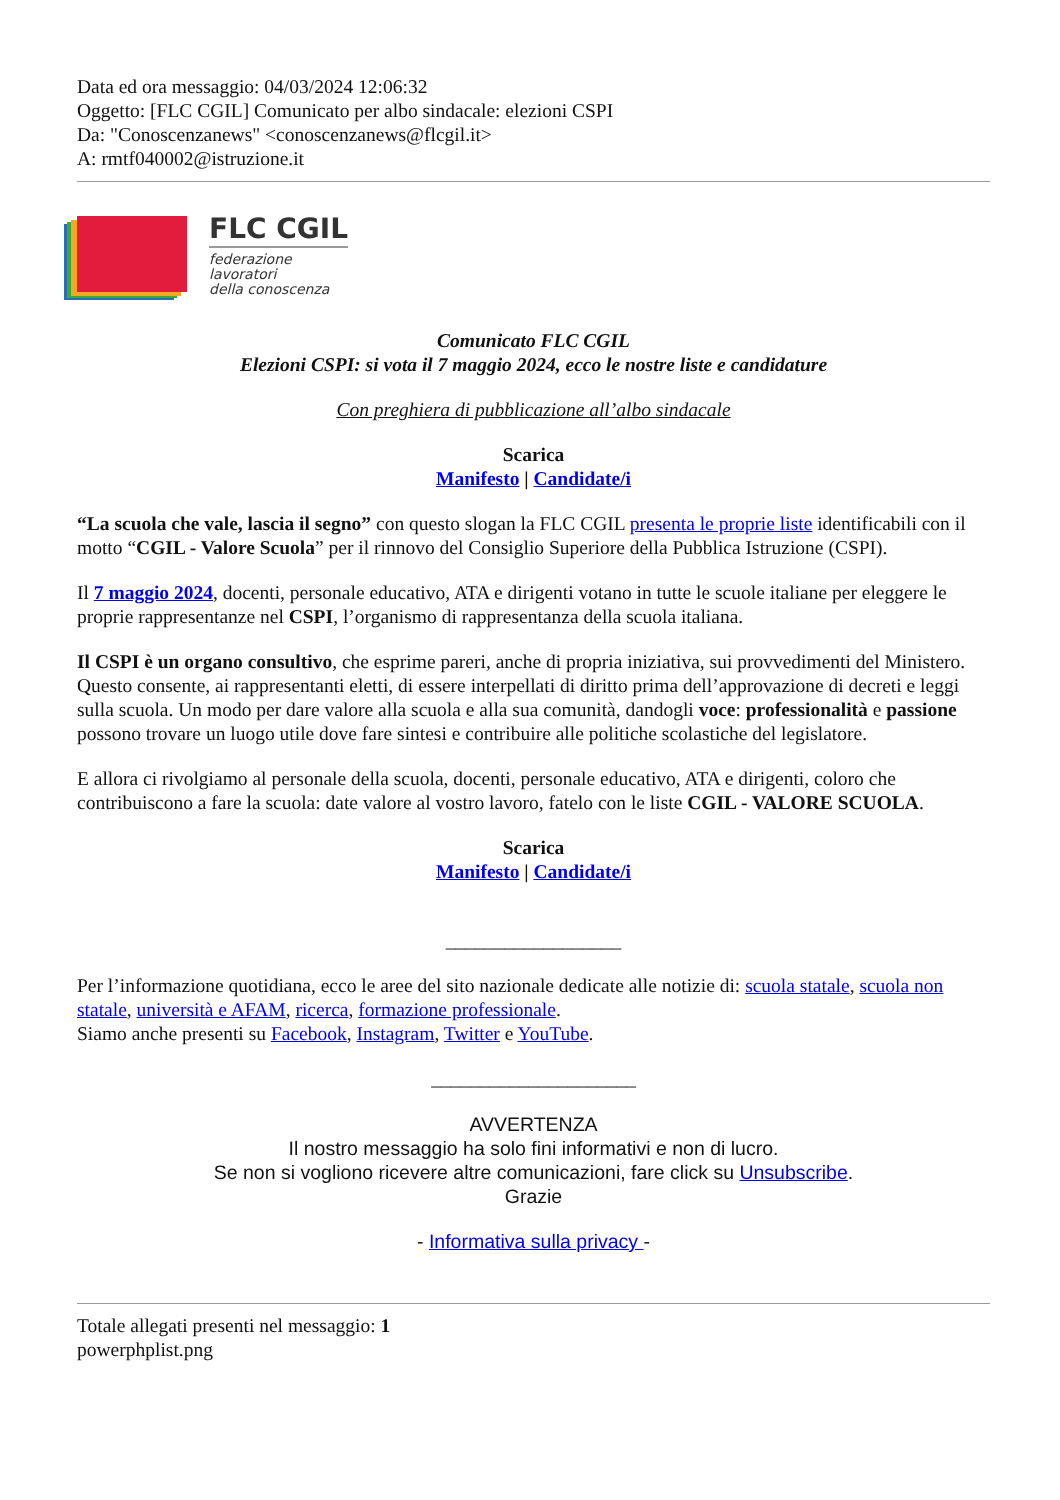Data ed ora messaggio: 04/03/2024 12:06:32
Oggetto: [FLC CGIL] Comunicato per albo sindacale: elezioni CSPI
Da: "Conoscenzanews" <conoscenzanews@flcgil.it>
A: rmtf040002@istruzione.it
FLC CGIL
federazione
lavoratori
della conoscenza
Comunicato FLC CGIL
Elezioni CSPI: si vota il 7 maggio 2024, ecco le nostre liste e candidature
Con preghiera di pubblicazione all’albo sindacale
Scarica
Manifesto | Candidate/i
“La scuola che vale, lascia il segno” con questo slogan la FLC CGIL presenta le proprie liste identificabili con il motto “CGIL - Valore Scuola” per il rinnovo del Consiglio Superiore della Pubblica Istruzione (CSPI).
Il 7 maggio 2024, docenti, personale educativo, ATA e dirigenti votano in tutte le scuole italiane per eleggere le proprie rappresentanze nel CSPI, l’organismo di rappresentanza della scuola italiana.
Il CSPI è un organo consultivo, che esprime pareri, anche di propria iniziativa, sui provvedimenti del Ministero. Questo consente, ai rappresentanti eletti, di essere interpellati di diritto prima dell’approvazione di decreti e leggi sulla scuola. Un modo per dare valore alla scuola e alla sua comunità, dandogli voce: professionalità e passione possono trovare un luogo utile dove fare sintesi e contribuire alle politiche scolastiche del legislatore.
E allora ci rivolgiamo al personale della scuola, docenti, personale educativo, ATA e dirigenti, coloro che contribuiscono a fare la scuola: date valore al vostro lavoro, fatelo con le liste CGIL - VALORE SCUOLA.
Scarica
Manifesto | Candidate/i
__________________
Per l’informazione quotidiana, ecco le aree del sito nazionale dedicate alle notizie di: scuola statale, scuola non statale, università e AFAM, ricerca, formazione professionale.
Siamo anche presenti su Facebook, Instagram, Twitter e YouTube.
_____________________
AVVERTENZA
Il nostro messaggio ha solo fini informativi e non di lucro.
Se non si vogliono ricevere altre comunicazioni, fare click su Unsubscribe.
Grazie
- Informativa sulla privacy -
Totale allegati presenti nel messaggio: 1
powerphplist.png